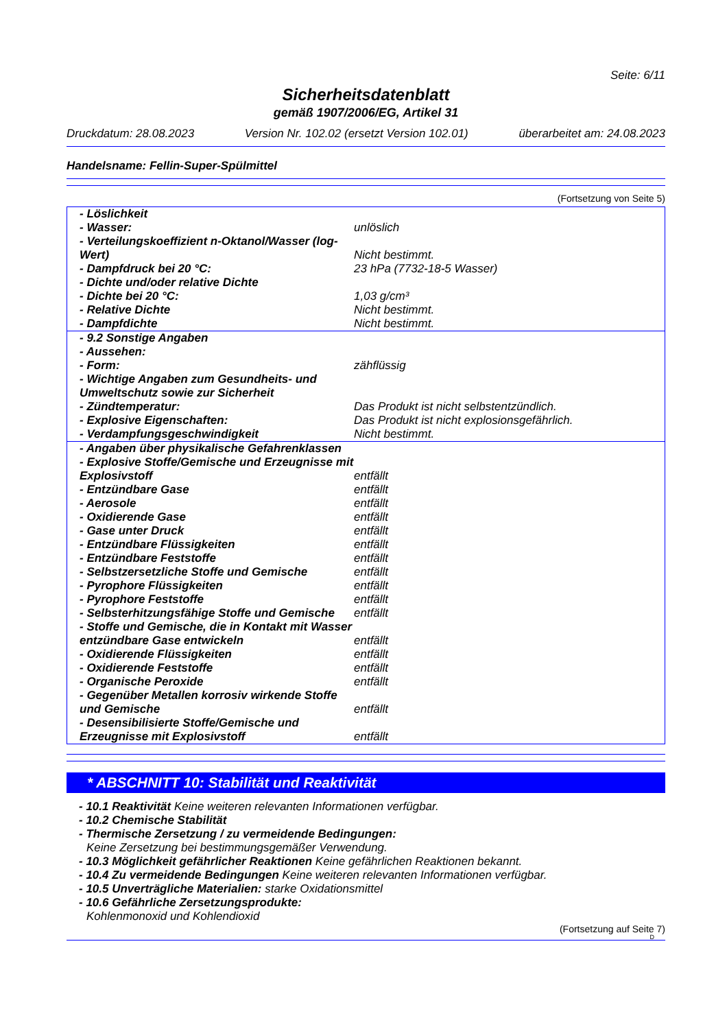Seite: 6/11
Sicherheitsdatenblatt
gemäß 1907/2006/EG, Artikel 31
Druckdatum: 28.08.2023 Version Nr. 102.02 (ersetzt Version 102.01) überarbeitet am: 24.08.2023
Handelsname: Fellin-Super-Spülmittel
(Fortsetzung von Seite 5)
| - Löslichkeit | |
| - Wasser: | unlöslich |
| - Verteilungskoeffizient n-Oktanol/Wasser (log-Wert) | Nicht bestimmt. |
| - Dampfdruck bei 20 °C: | 23 hPa (7732-18-5 Wasser) |
| - Dichte und/oder relative Dichte | |
| - Dichte bei 20 °C: | 1,03 g/cm³ |
| - Relative Dichte | Nicht bestimmt. |
| - Dampfdichte | Nicht bestimmt. |
| - 9.2 Sonstige Angaben | |
| - Aussehen: | |
| - Form: | zähflüssig |
| - Wichtige Angaben zum Gesundheits- und Umweltschutz sowie zur Sicherheit | |
| - Zündtemperatur: | Das Produkt ist nicht selbstentzündlich. |
| - Explosive Eigenschaften: | Das Produkt ist nicht explosionsgefährlich. |
| - Verdampfungsgeschwindigkeit | Nicht bestimmt. |
| - Angaben über physikalische Gefahrenklassen | |
| - Explosive Stoffe/Gemische und Erzeugnisse mit Explosivstoff | entfällt |
| - Entzündbare Gase | entfällt |
| - Aerosole | entfällt |
| - Oxidierende Gase | entfällt |
| - Gase unter Druck | entfällt |
| - Entzündbare Flüssigkeiten | entfällt |
| - Entzündbare Feststoffe | entfällt |
| - Selbstzersetzliche Stoffe und Gemische | entfällt |
| - Pyrophore Flüssigkeiten | entfällt |
| - Pyrophore Feststoffe | entfällt |
| - Selbsterhitzungsfähige Stoffe und Gemische | entfällt |
| - Stoffe und Gemische, die in Kontakt mit Wasser entzündbare Gase entwickeln | entfällt |
| - Oxidierende Flüssigkeiten | entfällt |
| - Oxidierende Feststoffe | entfällt |
| - Organische Peroxide | entfällt |
| - Gegenüber Metallen korrosiv wirkende Stoffe und Gemische | entfällt |
| - Desensibilisierte Stoffe/Gemische und Erzeugnisse mit Explosivstoff | entfällt |
* ABSCHNITT 10: Stabilität und Reaktivität
- 10.1 Reaktivität Keine weiteren relevanten Informationen verfügbar.
- 10.2 Chemische Stabilität
- Thermische Zersetzung / zu vermeidende Bedingungen:
Keine Zersetzung bei bestimmungsgemäßer Verwendung.
- 10.3 Möglichkeit gefährlicher Reaktionen Keine gefährlichen Reaktionen bekannt.
- 10.4 Zu vermeidende Bedingungen Keine weiteren relevanten Informationen verfügbar.
- 10.5 Unverträgliche Materialien: starke Oxidationsmittel
- 10.6 Gefährliche Zersetzungsprodukte:
Kohlenmonoxid und Kohlendioxid
(Fortsetzung auf Seite 7)
D